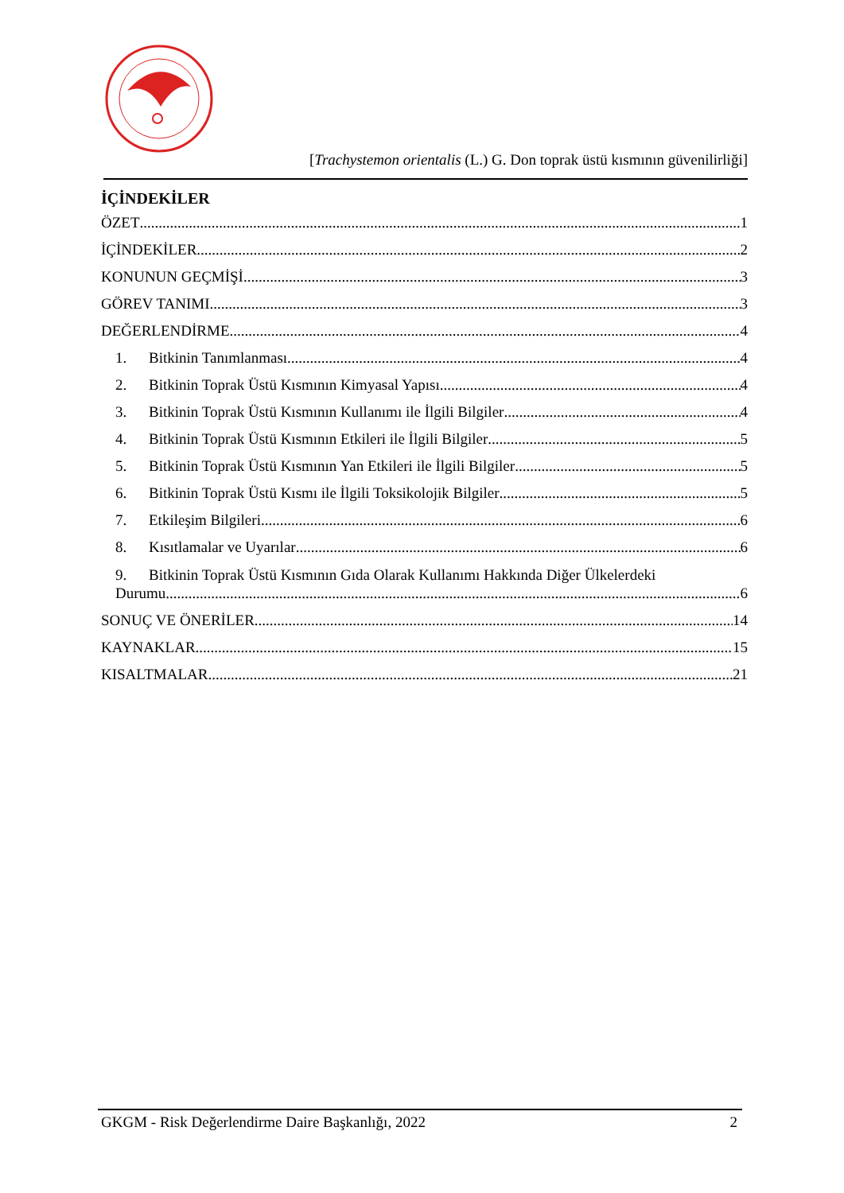[Trachystemon orientalis (L.) G. Don toprak üstü kısmının güvenilirliği]
İÇİNDEKİLER
ÖZET 1
İÇİNDEKİLER 2
KONUNUN GEÇMİŞİ 3
GÖREV TANIMI 3
DEĞERLENDİRME 4
1. Bitkinin Tanımlanması 4
2. Bitkinin Toprak Üstü Kısmının Kimyasal Yapısı 4
3. Bitkinin Toprak Üstü Kısmının Kullanımı ile İlgili Bilgiler 4
4. Bitkinin Toprak Üstü Kısmının Etkileri ile İlgili Bilgiler 5
5. Bitkinin Toprak Üstü Kısmının Yan Etkileri ile İlgili Bilgiler 5
6. Bitkinin Toprak Üstü Kısmı ile İlgili Toksikolojik Bilgiler 5
7. Etkileşim Bilgileri 6
8. Kısıtlamalar ve Uyarılar 6
9. Bitkinin Toprak Üstü Kısmının Gıda Olarak Kullanımı Hakkında Diğer Ülkelerdeki
Durumu............ 6
SONUÇ VE ÖNERİLER 14
KAYNAKLAR 15
KISALTMALAR 21
GKGM - Risk Değerlendirme Daire Başkanlığı, 2022 2